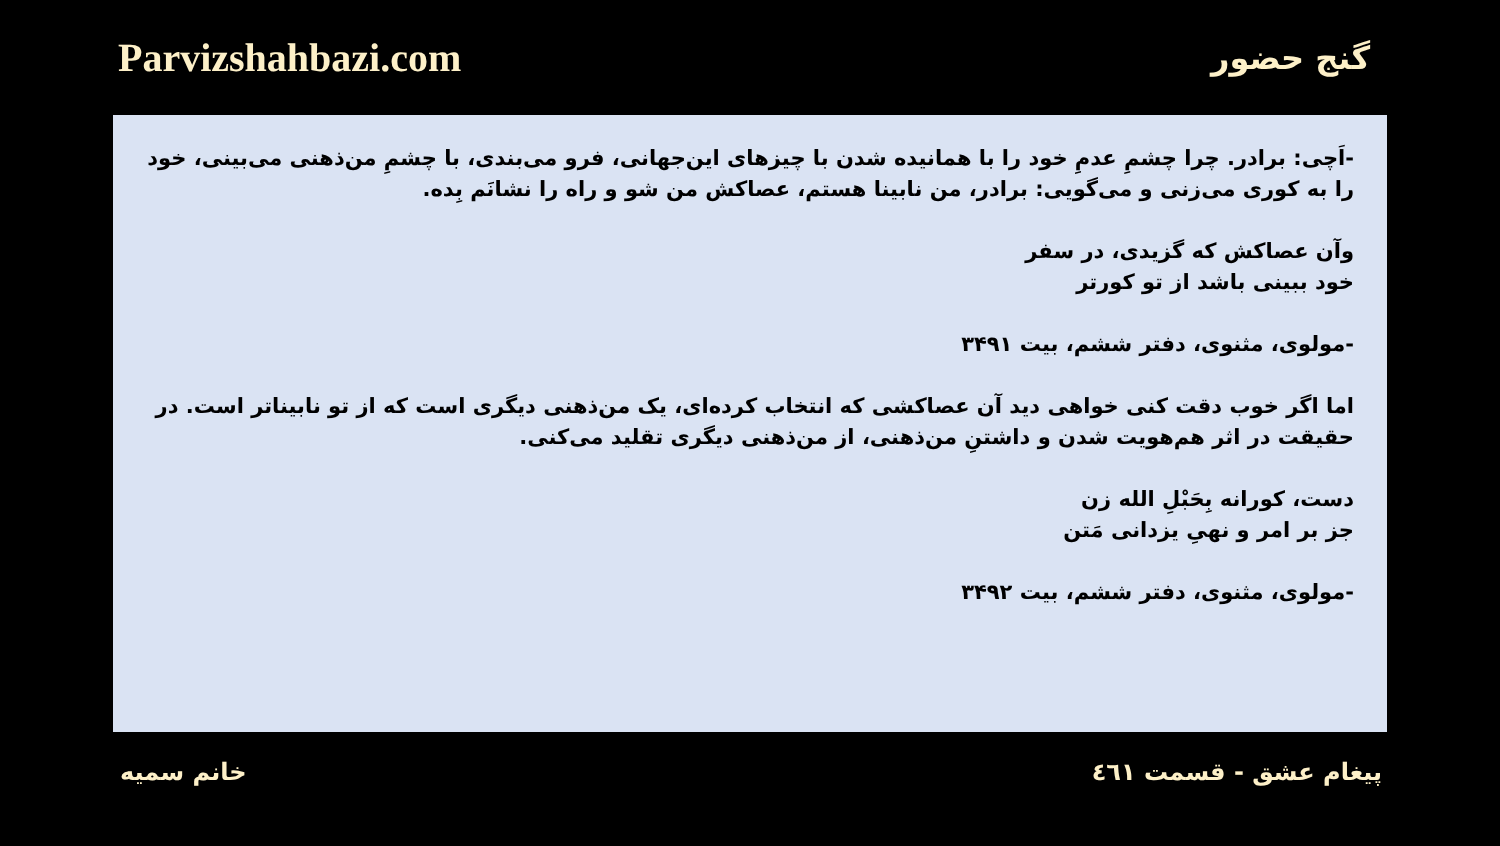Parvizshahbazi.com
گنج حضور
-اَچی: برادر. چرا چشمِ عدمِ خود را با همانیده شدن با چیزهای این‌جهانی، فرو می‌بندی، با چشمِ من‌ذهنی می‌بینی، خود را به کوری می‌زنی و می‌گویی: برادر، من نابینا هستم، عصاکش من شو و راه را نشانَم بِده.
وآن عصاکش که گزیدی، در سفر
خود ببینی باشد از تو کورتر
-مولوی، مثنوی، دفتر ششم، بیت ۳۴۹۱
اما اگر خوب دقت کنی خواهی دید آن عصاکشی که انتخاب کرده‌ای، یک من‌ذهنی دیگری است که از تو نابیناتر است. در حقیقت در اثر هم‌هویت شدن و داشتنِ من‌ذهنی، از من‌ذهنی دیگری تقلید می‌کنی.
دست، کورانه بِحَبْلِ الله زن
جز بر امر و نهیِ یزدانی مَتن
-مولوی، مثنوی، دفتر ششم، بیت ۳۴۹۲
پیغام عشق - قسمت ٤٦١ خانم سمیه